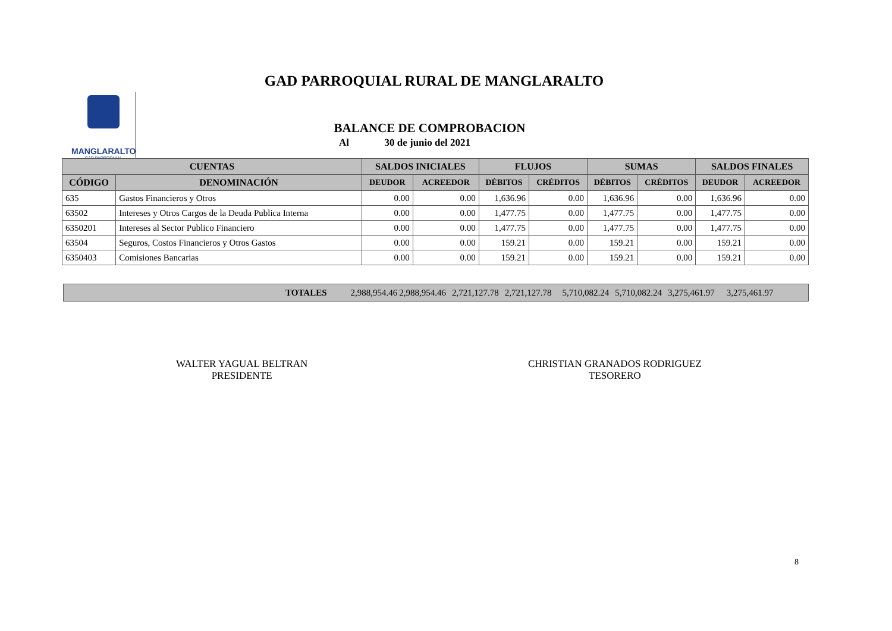GAD PARROQUIAL RURAL DE MANGLARALTO
MANGLARALTO
GAD PARROQUIAL
BALANCE DE COMPROBACION
Al 30 de junio del 2021
| CUENTAS | | SALDOS INICIALES | | FLUJOS | | SUMAS | | SALDOS FINALES | |
| --- | --- | --- | --- | --- | --- | --- | --- | --- | --- |
| CÓDIGO | DENOMINACIÓN | DEUDOR | ACREEDOR | DÉBITOS | CRÉDITOS | DÉBITOS | CRÉDITOS | DEUDOR | ACREEDOR |
| 635 | Gastos Financieros y Otros | 0.00 | 0.00 | 1,636.96 | 0.00 | 1,636.96 | 0.00 | 1,636.96 | 0.00 |
| 63502 | Intereses y Otros Cargos de la Deuda Publica Interna | 0.00 | 0.00 | 1,477.75 | 0.00 | 1,477.75 | 0.00 | 1,477.75 | 0.00 |
| 6350201 | Intereses al Sector Publico Financiero | 0.00 | 0.00 | 1,477.75 | 0.00 | 1,477.75 | 0.00 | 1,477.75 | 0.00 |
| 63504 | Seguros, Costos Financieros y Otros Gastos | 0.00 | 0.00 | 159.21 | 0.00 | 159.21 | 0.00 | 159.21 | 0.00 |
| 6350403 | Comisiones Bancarias | 0.00 | 0.00 | 159.21 | 0.00 | 159.21 | 0.00 | 159.21 | 0.00 |
TOTALES 2,988,954.46 2,988,954.46 2,721,127.78 2,721,127.78 5,710,082.24 5,710,082.24 3,275,461.97 3,275,461.97
WALTER YAGUAL BELTRAN
PRESIDENTE
CHRISTIAN GRANADOS RODRIGUEZ
TESORERO
8